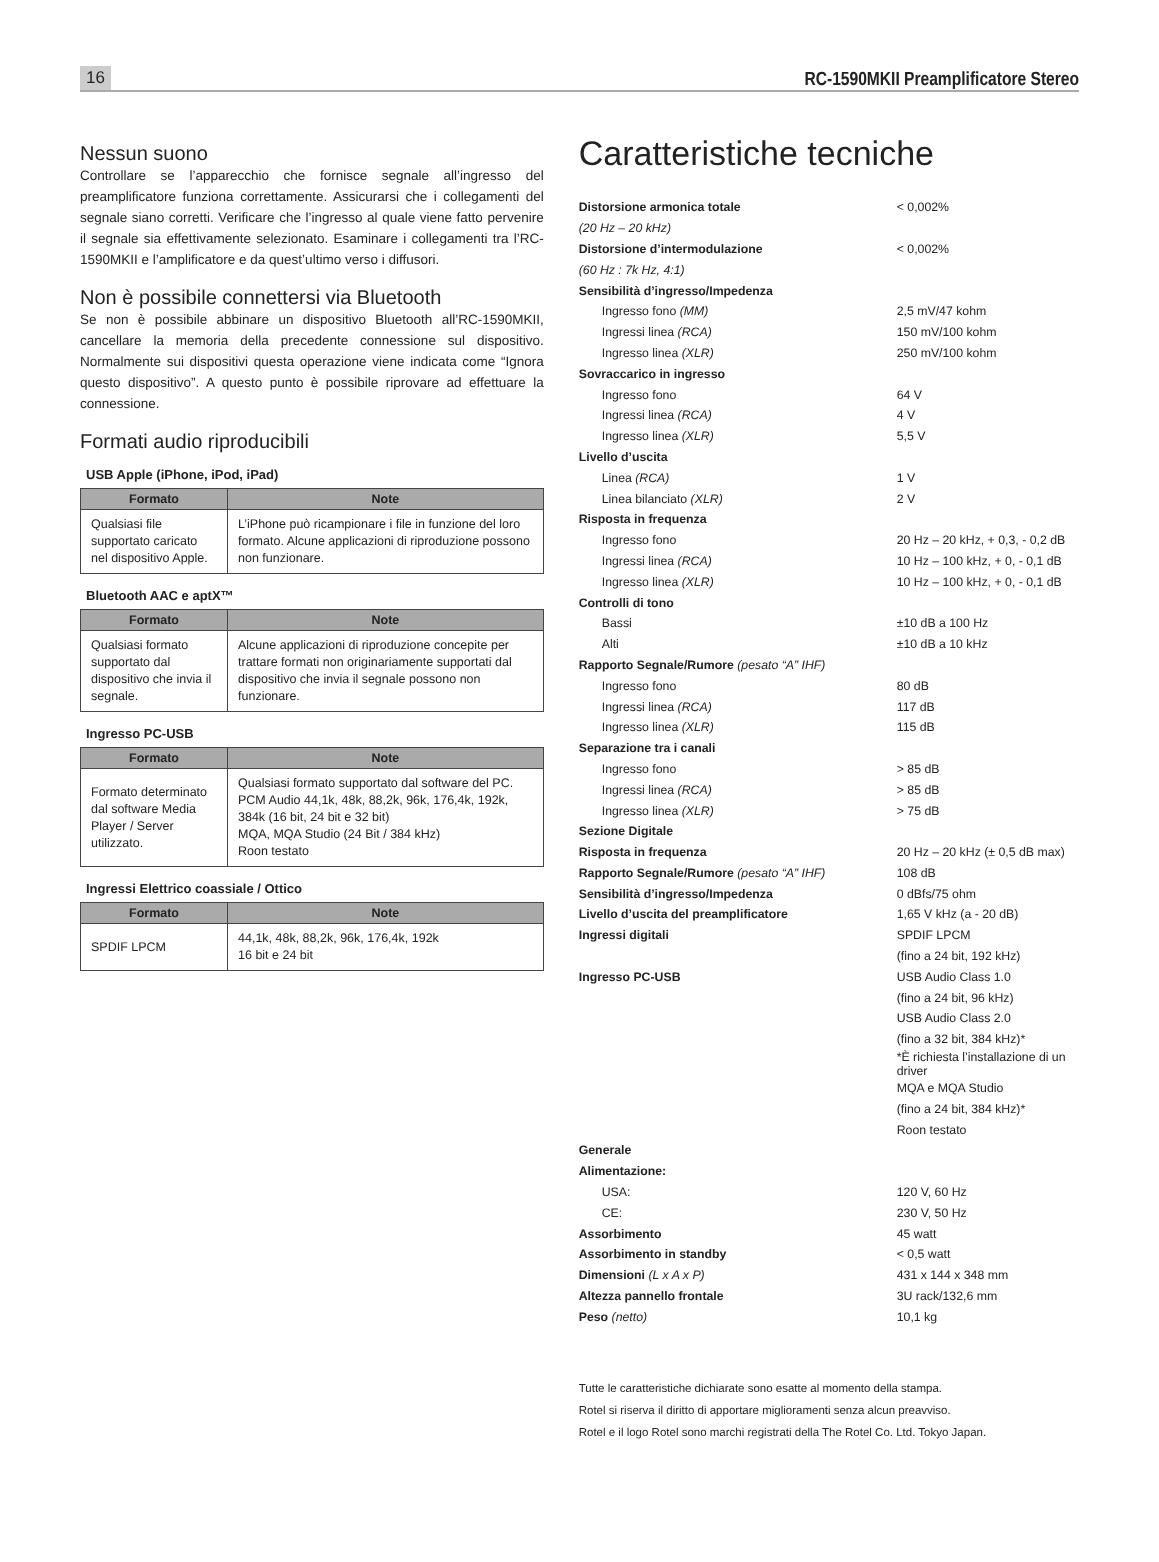16 RC-1590MKII Preamplificatore Stereo
Nessun suono
Controllare se l’apparecchio che fornisce segnale all’ingresso del preamplificatore funziona correttamente. Assicurarsi che i collegamenti del segnale siano corretti. Verificare che l’ingresso al quale viene fatto pervenire il segnale sia effettivamente selezionato. Esaminare i collegamenti tra l’RC-1590MKII e l’amplificatore e da quest’ultimo verso i diffusori.
Non è possibile connettersi via Bluetooth
Se non è possibile abbinare un dispositivo Bluetooth all’RC-1590MKII, cancellare la memoria della precedente connessione sul dispositivo. Normalmente sui dispositivi questa operazione viene indicata come “Ignora questo dispositivo”. A questo punto è possibile riprovare ad effettuare la connessione.
Formati audio riproducibili
USB Apple (iPhone, iPod, iPad)
| Formato | Note |
| --- | --- |
| Qualsiasi file supportato caricato nel dispositivo Apple. | L’iPhone può ricampionare i file in funzione del loro formato. Alcune applicazioni di riproduzione possono non funzionare. |
Bluetooth AAC e aptX™
| Formato | Note |
| --- | --- |
| Qualsiasi formato supportato dal dispositivo che invia il segnale. | Alcune applicazioni di riproduzione concepite per trattare formati non originariamente supportati dal dispositivo che invia il segnale possono non funzionare. |
Ingresso PC-USB
| Formato | Note |
| --- | --- |
| Formato determinato dal software Media Player / Server utilizzato. | Qualsiasi formato supportato dal software del PC. PCM Audio 44,1k, 48k, 88,2k, 96k, 176,4k, 192k, 384k (16 bit, 24 bit e 32 bit) MQA, MQA Studio (24 Bit / 384 kHz) Roon testato |
Ingressi Elettrico coassiale / Ottico
| Formato | Note |
| --- | --- |
| SPDIF LPCM | 44,1k, 48k, 88,2k, 96k, 176,4k, 192k 16 bit e 24 bit |
Caratteristiche tecniche
| Distorsione armonica totale | < 0,002% |
| (20 Hz – 20 kHz) | |
| Distorsione d’intermodulazione | < 0,002% |
| (60 Hz : 7k Hz, 4:1) | |
| Sensibilità d’ingresso/Impedenza | |
| Ingresso fono (MM) | 2,5 mV/47 kohm |
| Ingressi linea (RCA) | 150 mV/100 kohm |
| Ingresso linea (XLR) | 250 mV/100 kohm |
| Sovraccarico in ingresso | |
| Ingresso fono | 64 V |
| Ingressi linea (RCA) | 4 V |
| Ingresso linea (XLR) | 5,5 V |
| Livello d’uscita | |
| Linea (RCA) | 1 V |
| Linea bilanciato (XLR) | 2 V |
| Risposta in frequenza | |
| Ingresso fono | 20 Hz – 20 kHz, + 0,3, - 0,2 dB |
| Ingressi linea (RCA) | 10 Hz – 100 kHz, + 0, - 0,1 dB |
| Ingresso linea (XLR) | 10 Hz – 100 kHz, + 0, - 0,1 dB |
| Controlli di tono | |
| Bassi | ±10 dB a 100 Hz |
| Alti | ±10 dB a 10 kHz |
| Rapporto Segnale/Rumore (pesato “A” IHF) | |
| Ingresso fono | 80 dB |
| Ingressi linea (RCA) | 117 dB |
| Ingresso linea (XLR) | 115 dB |
| Separazione tra i canali | |
| Ingresso fono | > 85 dB |
| Ingressi linea (RCA) | > 85 dB |
| Ingresso linea (XLR) | > 75 dB |
| Sezione Digitale | |
| Risposta in frequenza | 20 Hz – 20 kHz (± 0,5 dB max) |
| Rapporto Segnale/Rumore (pesato “A” IHF) | 108 dB |
| Sensibilità d’ingresso/Impedenza | 0 dBfs/75 ohm |
| Livello d’uscita del preamplificatore | 1,65 V kHz (a - 20 dB) |
| Ingressi digitali | SPDIF LPCM |
| | (fino a 24 bit, 192 kHz) |
| Ingresso PC-USB | USB Audio Class 1.0 |
| | (fino a 24 bit, 96 kHz) |
| | USB Audio Class 2.0 |
| | (fino a 32 bit, 384 kHz)* |
| | *È richiesta l’installazione di un driver |
| | MQA e MQA Studio |
| | (fino a 24 bit, 384 kHz)* |
| | Roon testato |
| Generale | |
| Alimentazione: | |
| USA: | 120 V, 60 Hz |
| CE: | 230 V, 50 Hz |
| Assorbimento | 45 watt |
| Assorbimento in standby | < 0,5 watt |
| Dimensioni (L x A x P) | 431 x 144 x 348 mm |
| Altezza pannello frontale | 3U rack/132,6 mm |
| Peso (netto) | 10,1 kg |
Tutte le caratteristiche dichiarate sono esatte al momento della stampa.
Rotel si riserva il diritto di apportare miglioramenti senza alcun preavviso.
Rotel e il logo Rotel sono marchi registrati della The Rotel Co. Ltd. Tokyo Japan.